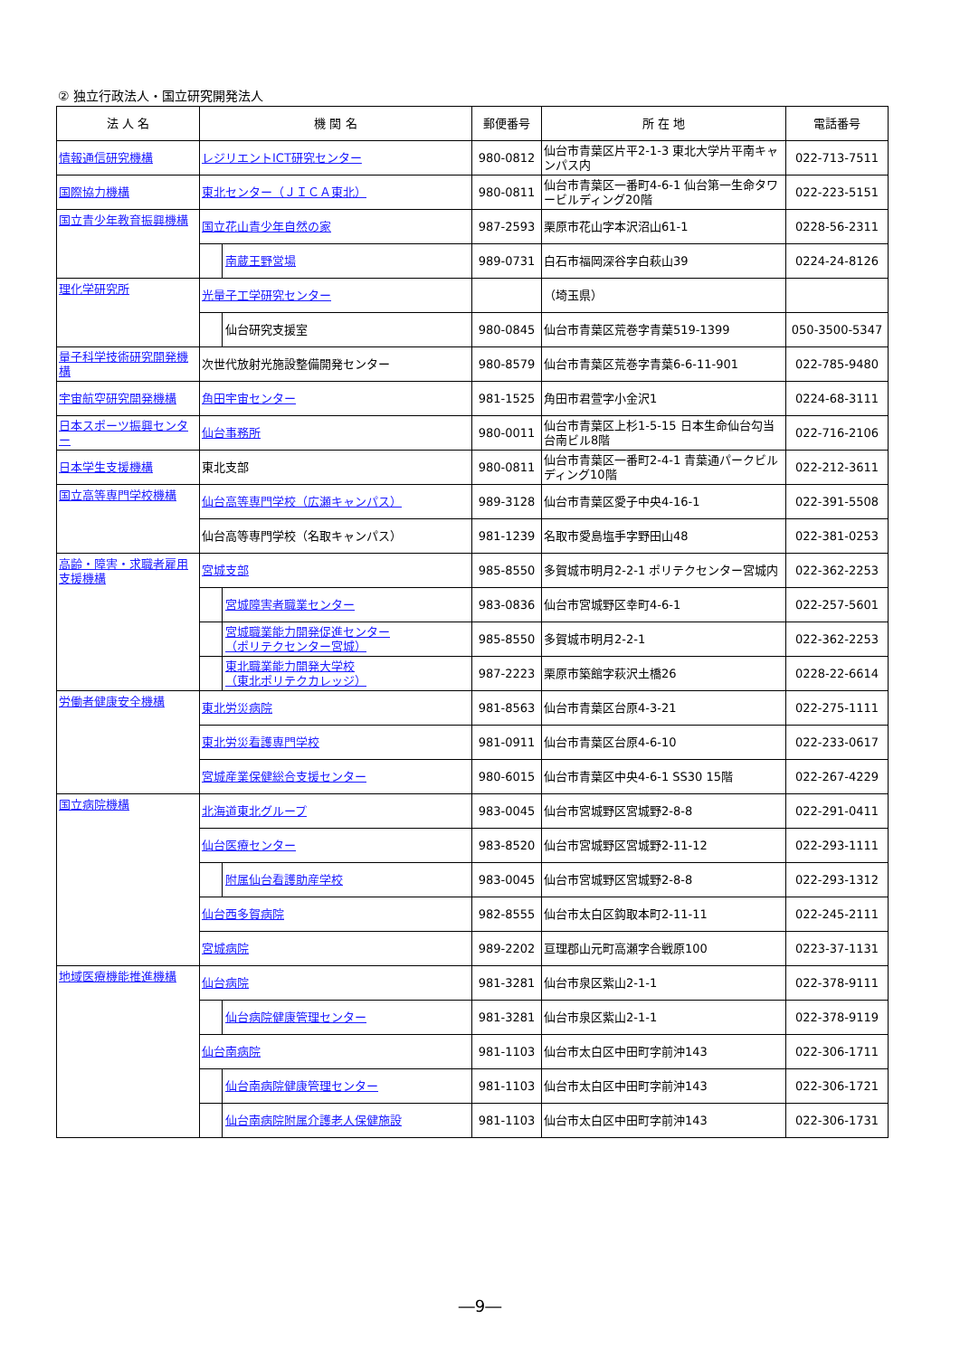② 独立行政法人・国立研究開発法人
| 法 人 名 | 機 関 名 | 郵便番号 | 所 在 地 | 電話番号 |
| --- | --- | --- | --- | --- |
| 情報通信研究機構 | レジリエントICT研究センター | 980-0812 | 仙台市青葉区片平2-1-3 東北大学片平南キャンパス内 | 022-713-7511 |
| 国際協力機構 | 東北センター（ＪＩＣＡ東北） | 980-0811 | 仙台市青葉区一番町4-6-1 仙台第一生命タワービルディング20階 | 022-223-5151 |
| 国立青少年教育振興機構 | 国立花山青少年自然の家 | 987-2593 | 栗原市花山字本沢沼山61-1 | 0228-56-2311 |
| | 南蔵王野営場 | 989-0731 | 白石市福岡深谷字白萩山39 | 0224-24-8126 |
| 理化学研究所 | 光量子工学研究センター | | （埼玉県） | |
| | 仙台研究支援室 | 980-0845 | 仙台市青葉区荒巻字青葉519-1399 | 050-3500-5347 |
| 量子科学技術研究開発機構 | 次世代放射光施設整備開発センター | 980-8579 | 仙台市青葉区荒巻字青葉6-6-11-901 | 022-785-9480 |
| 宇宙航空研究開発機構 | 角田宇宙センター | 981-1525 | 角田市君萱字小金沢1 | 0224-68-3111 |
| 日本スポーツ振興センター | 仙台事務所 | 980-0011 | 仙台市青葉区上杉1-5-15 日本生命仙台勾当台南ビル8階 | 022-716-2106 |
| 日本学生支援機構 | 東北支部 | 980-0811 | 仙台市青葉区一番町2-4-1 青葉通パークビルディング10階 | 022-212-3611 |
| 国立高等専門学校機構 | 仙台高等専門学校（広瀬キャンパス） | 989-3128 | 仙台市青葉区愛子中央4-16-1 | 022-391-5508 |
| | 仙台高等専門学校（名取キャンパス） | 981-1239 | 名取市愛島塩手字野田山48 | 022-381-0253 |
| 高齢・障害・求職者雇用支援機構 | 宮城支部 | 985-8550 | 多賀城市明月2-2-1 ポリテクセンター宮城内 | 022-362-2253 |
| | 宮城障害者職業センター | 983-0836 | 仙台市宮城野区幸町4-6-1 | 022-257-5601 |
| | 宮城職業能力開発促進センター （ポリテクセンター宮城） | 985-8550 | 多賀城市明月2-2-1 | 022-362-2253 |
| | 東北職業能力開発大学校 （東北ポリテクカレッジ） | 987-2223 | 栗原市築館字萩沢土橋26 | 0228-22-6614 |
| 労働者健康安全機構 | 東北労災病院 | 981-8563 | 仙台市青葉区台原4-3-21 | 022-275-1111 |
| | 東北労災看護専門学校 | 981-0911 | 仙台市青葉区台原4-6-10 | 022-233-0617 |
| | 宮城産業保健総合支援センター | 980-6015 | 仙台市青葉区中央4-6-1 SS30 15階 | 022-267-4229 |
| 国立病院機構 | 北海道東北グループ | 983-0045 | 仙台市宮城野区宮城野2-8-8 | 022-291-0411 |
| | 仙台医療センター | 983-8520 | 仙台市宮城野区宮城野2-11-12 | 022-293-1111 |
| | 附属仙台看護助産学校 | 983-0045 | 仙台市宮城野区宮城野2-8-8 | 022-293-1312 |
| | 仙台西多賀病院 | 982-8555 | 仙台市太白区鈎取本町2-11-11 | 022-245-2111 |
| | 宮城病院 | 989-2202 | 亘理郡山元町高瀬字合戦原100 | 0223-37-1131 |
| 地域医療機能推進機構 | 仙台病院 | 981-3281 | 仙台市泉区紫山2-1-1 | 022-378-9111 |
| | 仙台病院健康管理センター | 981-3281 | 仙台市泉区紫山2-1-1 | 022-378-9119 |
| | 仙台南病院 | 981-1103 | 仙台市太白区中田町字前沖143 | 022-306-1711 |
| | 仙台南病院健康管理センター | 981-1103 | 仙台市太白区中田町字前沖143 | 022-306-1721 |
| | 仙台南病院附属介護老人保健施設 | 981-1103 | 仙台市太白区中田町字前沖143 | 022-306-1731 |
―9―